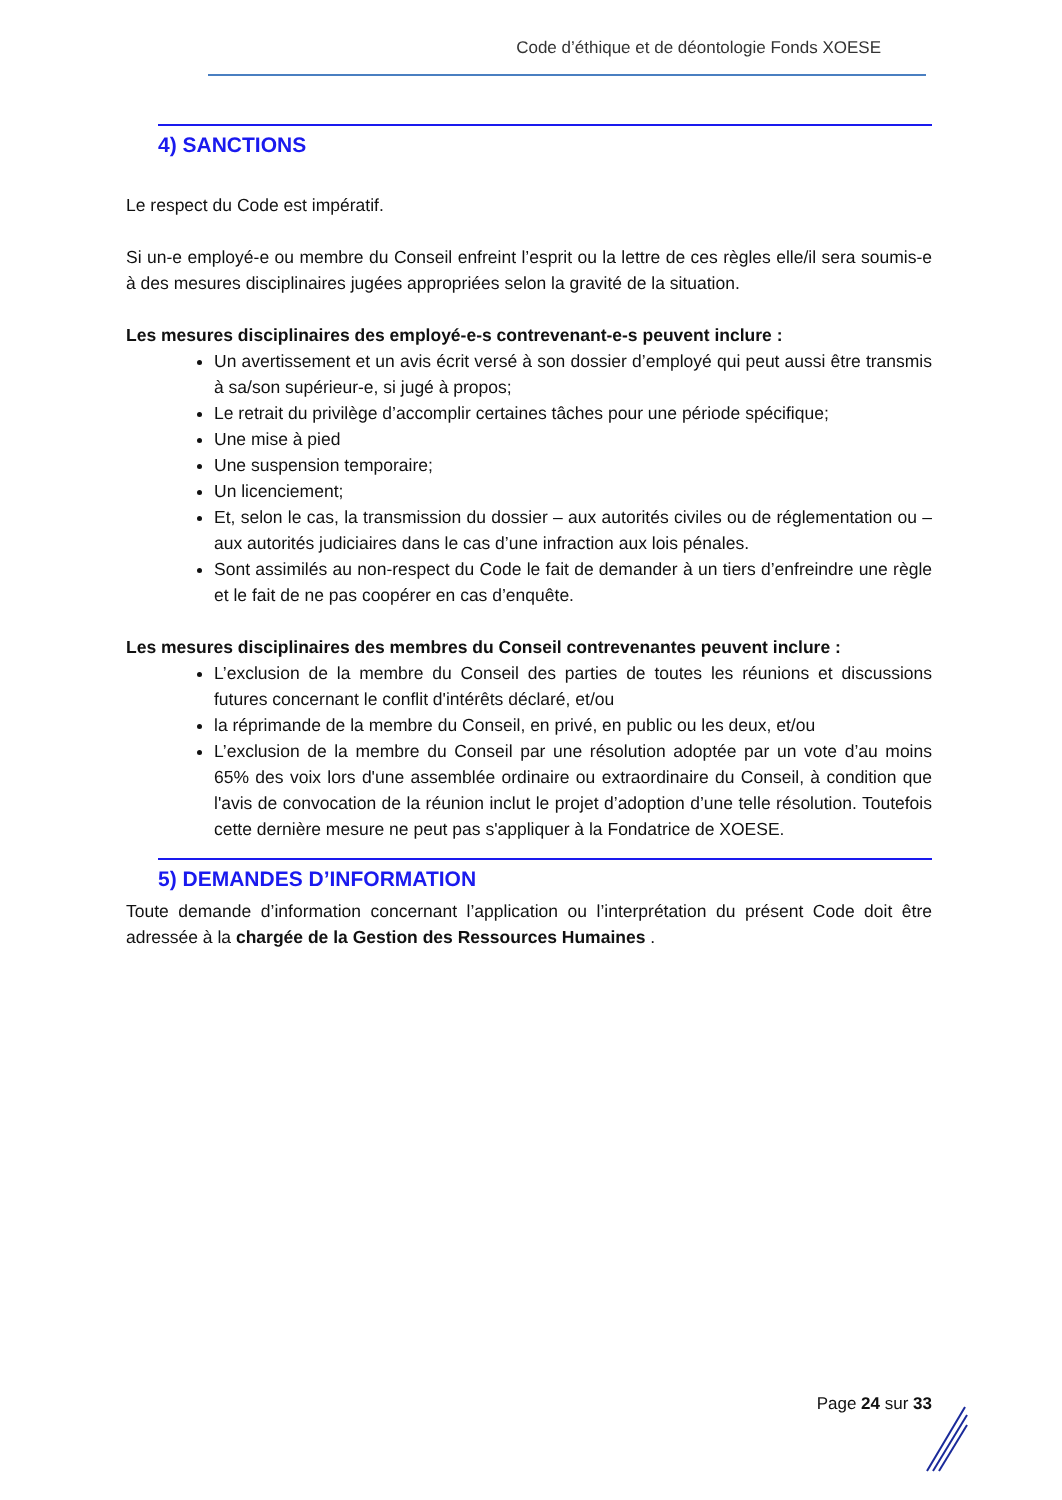Code d’éthique et de déontologie Fonds XOESE
4) SANCTIONS
Le respect du Code est impératif.
Si un-e employé-e ou membre du Conseil enfreint l’esprit ou la lettre de ces règles elle/il sera soumis-e à des mesures disciplinaires jugées appropriées selon la gravité de la situation.
Les mesures disciplinaires des employé-e-s contrevenant-e-s peuvent inclure :
Un avertissement et un avis écrit versé à son dossier d’employé qui peut aussi être transmis à sa/son supérieur-e, si jugé à propos;
Le retrait du privilège d’accomplir certaines tâches pour une période spécifique;
Une mise à pied
Une suspension temporaire;
Un licenciement;
Et, selon le cas, la transmission du dossier – aux autorités civiles ou de réglementation ou – aux autorités judiciaires dans le cas d’une infraction aux lois pénales.
Sont assimilés au non-respect du Code le fait de demander à un tiers d’enfreindre une règle et le fait de ne pas coopérer en cas d’enquête.
Les mesures disciplinaires des membres du Conseil contrevenantes peuvent inclure :
L’exclusion de la membre du Conseil des parties de toutes les réunions et discussions futures concernant le conflit d'intérêts déclaré, et/ou
la réprimande de la membre du Conseil, en privé, en public ou les deux, et/ou
L’exclusion de la membre du Conseil par une résolution adoptée par un vote d’au moins 65% des voix lors d'une assemblée ordinaire ou extraordinaire du Conseil, à condition que l'avis de convocation de la réunion inclut le projet d’adoption d’une telle résolution. Toutefois cette dernière mesure ne peut pas s'appliquer à la Fondatrice de XOESE.
5) DEMANDES D’INFORMATION
Toute demande d’information concernant l’application ou l’interprétation du présent Code doit être adressée à la chargée de la Gestion des Ressources Humaines .
Page 24 sur 33